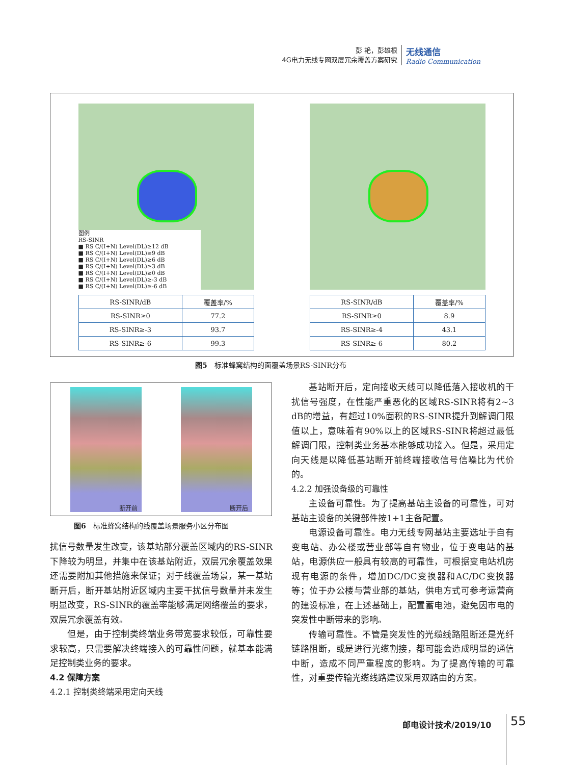彭 艳，彭雄根
4G电力无线专网双层冗余覆盖方案研究
无线通信
Radio Communication
图例
RS-SINR
■ RS C/(I+N) Level(DL)≥12 dB
■ RS C/(I+N) Level(DL)≥9 dB
■ RS C/(I+N) Level(DL)≥6 dB
■ RS C/(I+N) Level(DL)≥3 dB
■ RS C/(I+N) Level(DL)≥0 dB
■ RS C/(I+N) Level(DL)≥-3 dB
■ RS C/(I+N) Level(DL)≥-6 dB
| RS-SINR/dB | 覆盖率/% |
| --- | --- |
| RS-SINR≥0 | 77.2 |
| RS-SINR≥-3 | 93.7 |
| RS-SINR≥-6 | 99.3 |
| RS-SINR/dB | 覆盖率/% |
| --- | --- |
| RS-SINR≥0 | 8.9 |
| RS-SINR≥-4 | 43.1 |
| RS-SINR≥-6 | 80.2 |
图5　标准蜂窝结构的面覆盖场景RS-SINR分布
断开前
断开后
图6　标准蜂窝结构的线覆盖场景服务小区分布图
扰信号数量发生改变，该基站部分覆盖区域内的RS-SINR下降较为明显，并集中在该基站附近，双层冗余覆盖效果还需要附加其他措施来保证；对于线覆盖场景，某一基站断开后，断开基站附近区域内主要干扰信号数量并未发生明显改变，RS-SINR的覆盖率能够满足网络覆盖的要求，双层冗余覆盖有效。
但是，由于控制类终端业务带宽要求较低，可靠性要求较高，只需要解决终端接入的可靠性问题，就基本能满足控制类业务的要求。
4.2 保障方案
4.2.1 控制类终端采用定向天线
基站断开后，定向接收天线可以降低落入接收机的干扰信号强度，在性能严重恶化的区域RS-SINR将有2~3 dB的增益，有超过10%面积的RS-SINR提升到解调门限值以上，意味着有90%以上的区域RS-SINR将超过最低解调门限，控制类业务基本能够成功接入。但是，采用定向天线是以降低基站断开前终端接收信号信噪比为代价的。
4.2.2 加强设备级的可靠性
主设备可靠性。为了提高基站主设备的可靠性，可对基站主设备的关键部件按1+1主备配置。
电源设备可靠性。电力无线专网基站主要选址于自有变电站、办公楼或营业部等自有物业，位于变电站的基站，电源供应一般具有较高的可靠性，可根据变电站机房现有电源的条件，增加DC/DC变换器和AC/DC变换器等；位于办公楼与营业部的基站，供电方式可参考运营商的建设标准，在上述基础上，配置蓄电池，避免因市电的突发性中断带来的影响。
传输可靠性。不管是突发性的光缆线路阻断还是光纤链路阻断，或是进行光缆割接，都可能会造成明显的通信中断，造成不同严重程度的影响。为了提高传输的可靠性，对重要传输光缆线路建议采用双路由的方案。
邮电设计技术/2019/10 55